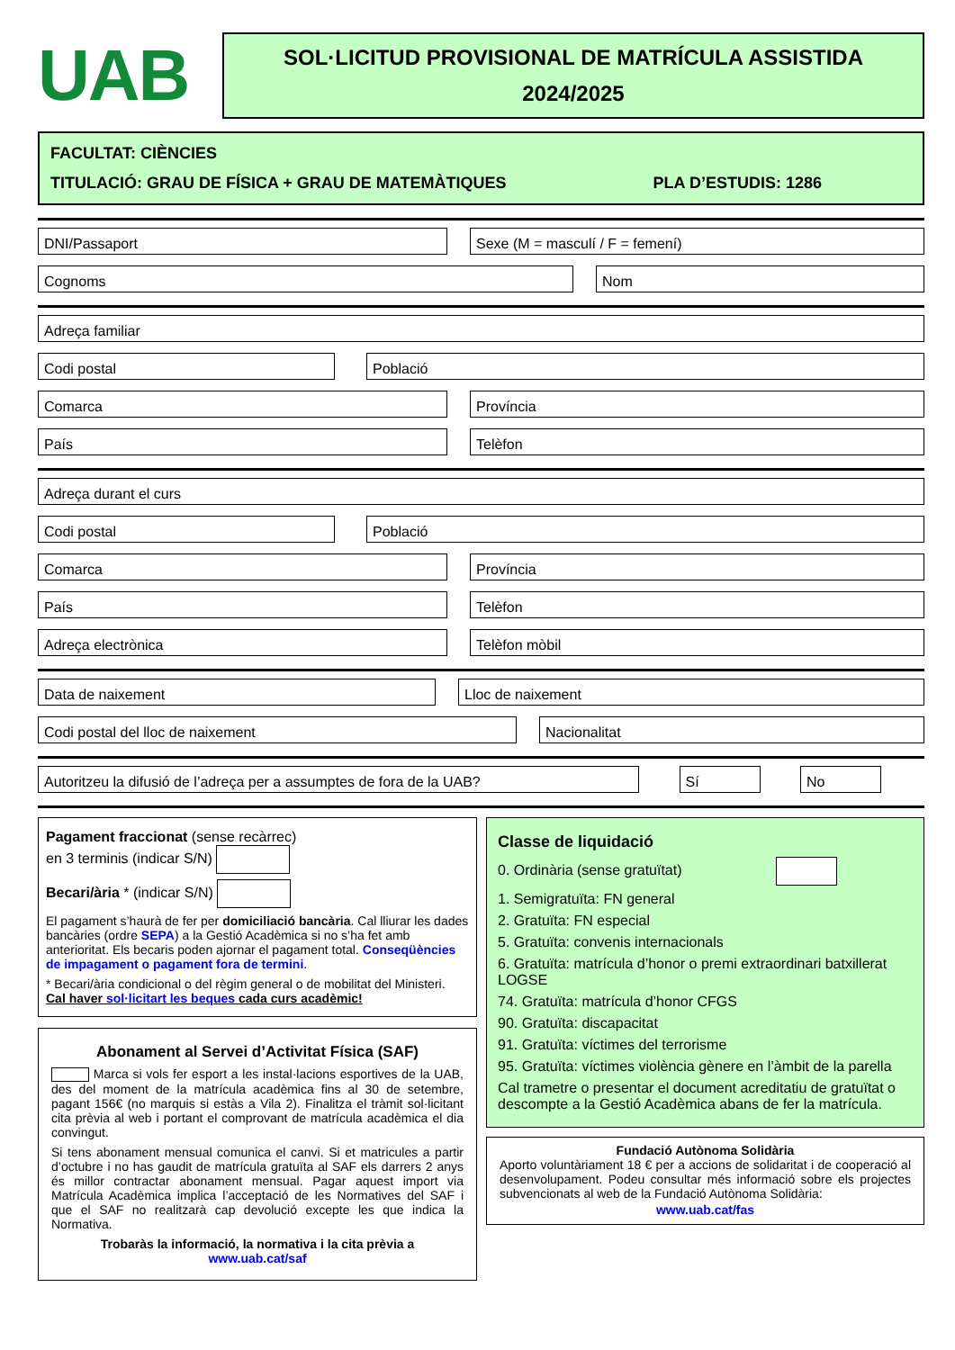UAB
SOL·LICITUD PROVISIONAL DE MATRÍCULA ASSISTIDA
2024/2025
FACULTAT: CIÈNCIES
TITULACIÓ: GRAU DE FÍSICA + GRAU DE MATEMÀTIQUES PLA D’ESTUDIS: 1286
DNI/Passaport Sexe (M = masculí / F = femení)
Cognoms Nom
Adreça familiar
Codi postal Població
Comarca Província
País Telèfon
Adreça durant el curs
Codi postal Població
Comarca Província
País Telèfon
Adreça electrònica Telèfon mòbil
Data de naixement Lloc de naixement
Codi postal del lloc de naixement Nacionalitat
Autoritzeu la difusió de l’adreça per a assumptes de fora de la UAB? Sí No
Pagament fraccionat (sense recàrrec)
en 3 terminis (indicar S/N)
Becari/ària * (indicar S/N)
El pagament s’haurà de fer per domiciliació bancària. Cal lliurar les dades bancàries (ordre SEPA) a la Gestió Acadèmica si no s’ha fet amb anterioritat. Els becaris poden ajornar el pagament total. Conseqüències de impagament o pagament fora de termini.
* Becari/ària condicional o del règim general o de mobilitat del Ministeri.
Cal haver sol·licitart les beques cada curs acadèmic!
Abonament al Servei d’Activitat Física (SAF)
Marca si vols fer esport a les instal·lacions esportives de la UAB, des del moment de la matrícula acadèmica fins al 30 de setembre, pagant 156€ (no marquis si estàs a Vila 2). Finalitza el tràmit sol·licitant cita prèvia al web i portant el comprovant de matrícula acadèmica el dia convingut.
Si tens abonament mensual comunica el canvi. Si et matricules a partir d’octubre i no has gaudit de matrícula gratuïta al SAF els darrers 2 anys és millor contractar abonament mensual. Pagar aquest import via Matrícula Acadèmica implica l’acceptació de les Normatives del SAF i que el SAF no realitzarà cap devolució excepte les que indica la Normativa.
Trobaràs la informació, la normativa i la cita prèvia a
www.uab.cat/saf
Classe de liquidació
0. Ordinària (sense gratuïtat)
1. Semigratuïta: FN general
2. Gratuïta: FN especial
5. Gratuïta: convenis internacionals
6. Gratuïta: matrícula d’honor o premi extraordinari batxillerat LOGSE
74. Gratuïta: matrícula d’honor CFGS
90. Gratuïta: discapacitat
91. Gratuïta: víctimes del terrorisme
95. Gratuïta: víctimes violència gènere en l’àmbit de la parella
Cal trametre o presentar el document acreditatiu de gratuïtat o descompte a la Gestió Acadèmica abans de fer la matrícula.
Fundació Autònoma Solidària
Aporto voluntàriament 18 € per a accions de solidaritat i de cooperació al desenvolupament. Podeu consultar més informació sobre els projectes subvencionats al web de la Fundació Autònoma Solidària:
www.uab.cat/fas